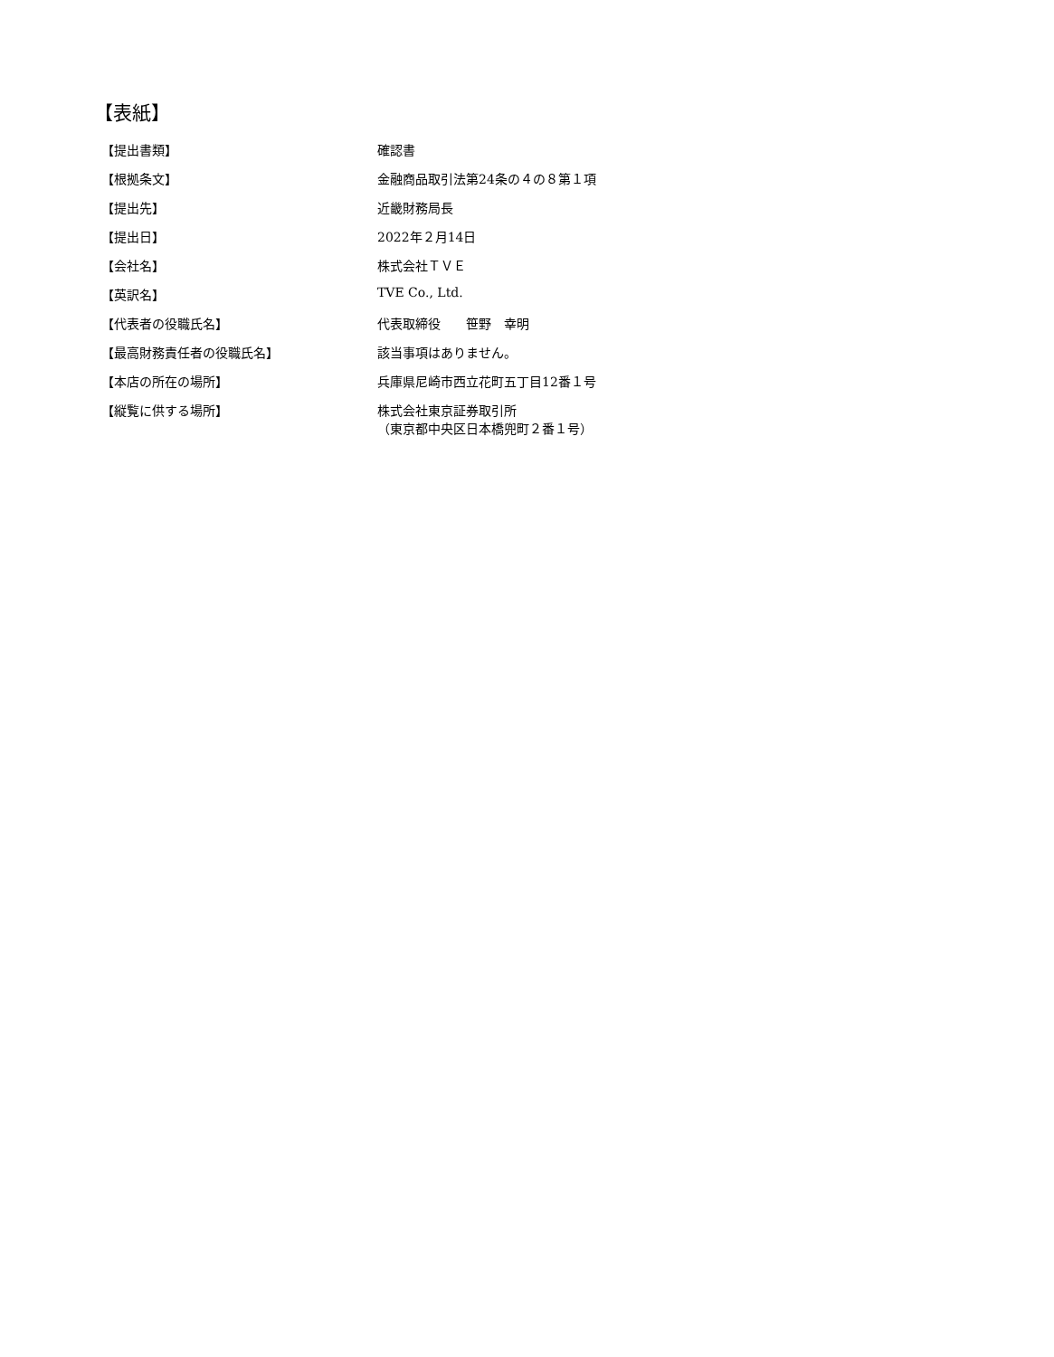【表紙】
| 【提出書類】 | 確認書 |
| 【根拠条文】 | 金融商品取引法第24条の４の８第１項 |
| 【提出先】 | 近畿財務局長 |
| 【提出日】 | 2022年２月14日 |
| 【会社名】 | 株式会社ＴＶＥ |
| 【英訳名】 | TVE Co., Ltd. |
| 【代表者の役職氏名】 | 代表取締役 笹野 幸明 |
| 【最高財務責任者の役職氏名】 | 該当事項はありません。 |
| 【本店の所在の場所】 | 兵庫県尼崎市西立花町五丁目12番１号 |
| 【縦覧に供する場所】 | 株式会社東京証券取引所 （東京都中央区日本橋兜町２番１号） |